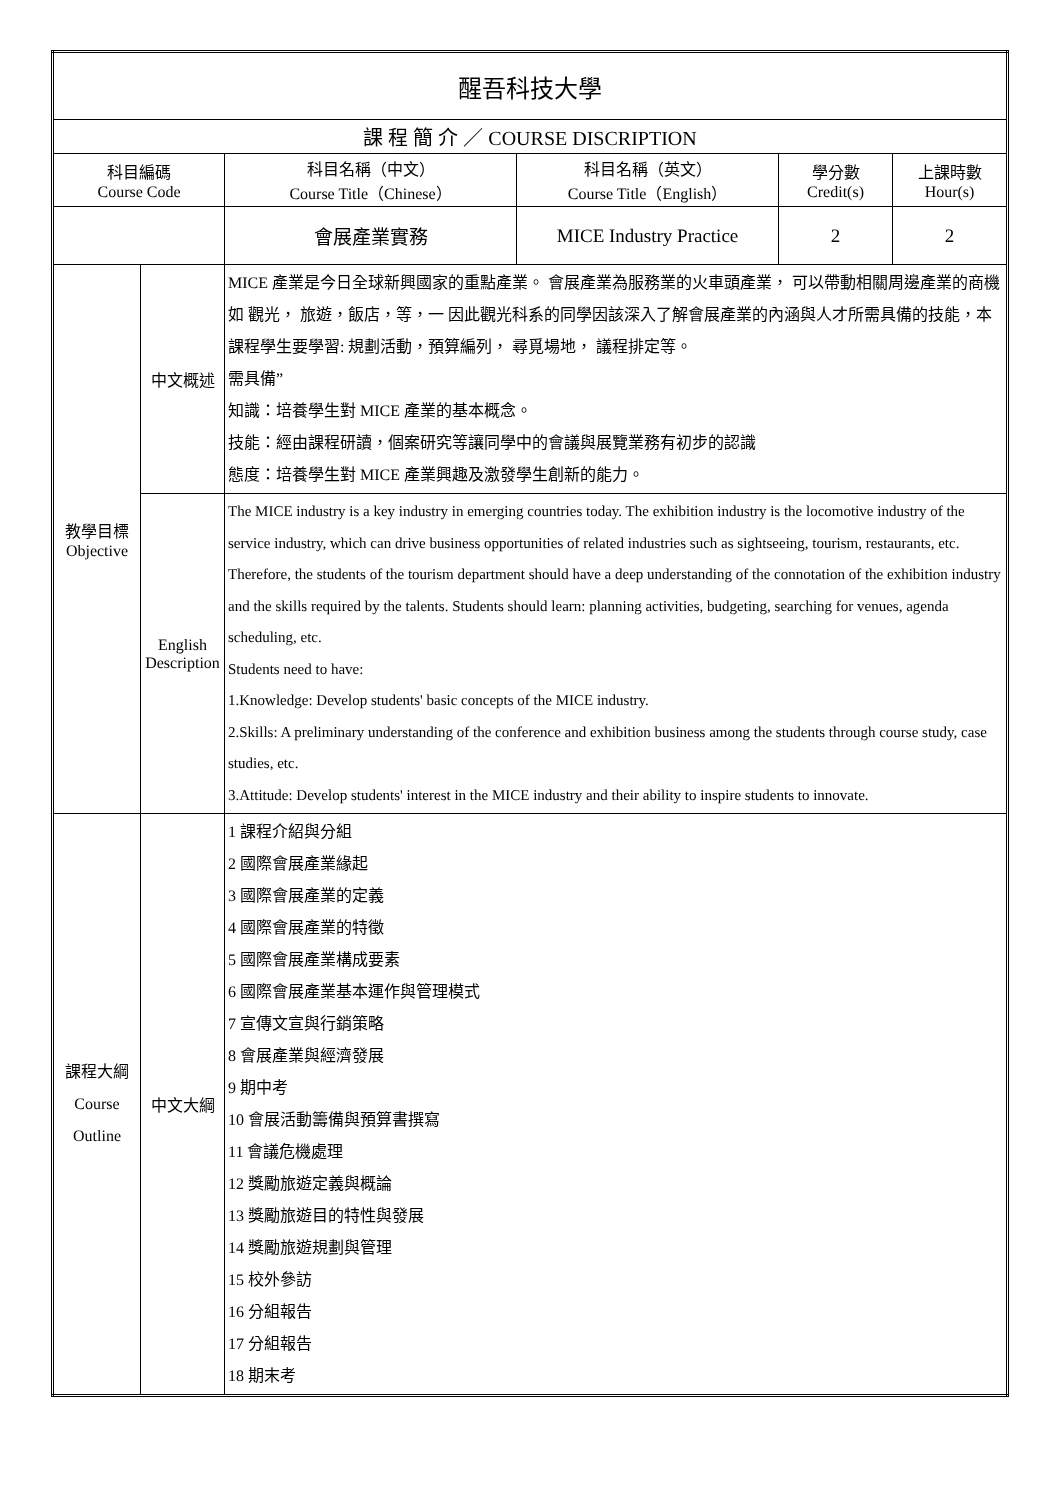| 醒吾科技大學 | | | | | |
| 課 程 簡 介 ／ COURSE DISCRIPTION | | | | | |
| 科目編碼 Course Code | | 科目名稱（中文） Course Title（Chinese） | 科目名稱（英文） Course Title（English） | 學分數 Credit(s) | 上課時數 Hour(s) |
| | | 會展產業實務 | MICE Industry Practice | 2 | 2 |
| 教學目標 Objective | 中文概述 | MICE 產業是今日全球新興國家的重點產業。 會展產業為服務業的火車頭產業， 可以帶動相關周邊產業的商機如 觀光， 旅遊，飯店，等，一 因此觀光科系的同學因該深入了解會展產業的內涵與人才所需具備的技能，本課程學生要學習: 規劃活動，預算編列， 尋覓場地， 議程排定等。 需具備” 知識：培養學生對 MICE 產業的基本概念。 技能：經由課程研讀，個案研究等讓同學中的會議與展覽業務有初步的認識 態度：培養學生對 MICE 產業興趣及激發學生創新的能力。 | | | |
| | English Description | The MICE industry is a key industry in emerging countries today. The exhibition industry is the locomotive industry of the service industry, which can drive business opportunities of related industries such as sightseeing, tourism, restaurants, etc. Therefore, the students of the tourism department should have a deep understanding of the connotation of the exhibition industry and the skills required by the talents. Students should learn: planning activities, budgeting, searching for venues, agenda scheduling, etc. Students need to have: 1.Knowledge: Develop students' basic concepts of the MICE industry. 2.Skills: A preliminary understanding of the conference and exhibition business among the students through course study, case studies, etc. 3.Attitude: Develop students' interest in the MICE industry and their ability to inspire students to innovate. | | | |
| 課程大綱 Course Outline | 中文大綱 | 1 課程介紹與分組 2 國際會展產業緣起 3 國際會展產業的定義 4 國際會展產業的特徵 5 國際會展產業構成要素 6 國際會展產業基本運作與管理模式 7 宣傳文宣與行銷策略 8 會展產業與經濟發展 9 期中考 10 會展活動籌備與預算書撰寫 11 會議危機處理 12 獎勵旅遊定義與概論 13 獎勵旅遊目的特性與發展 14 獎勵旅遊規劃與管理 15 校外參訪 16 分組報告 17 分組報告 18 期末考 | | | |